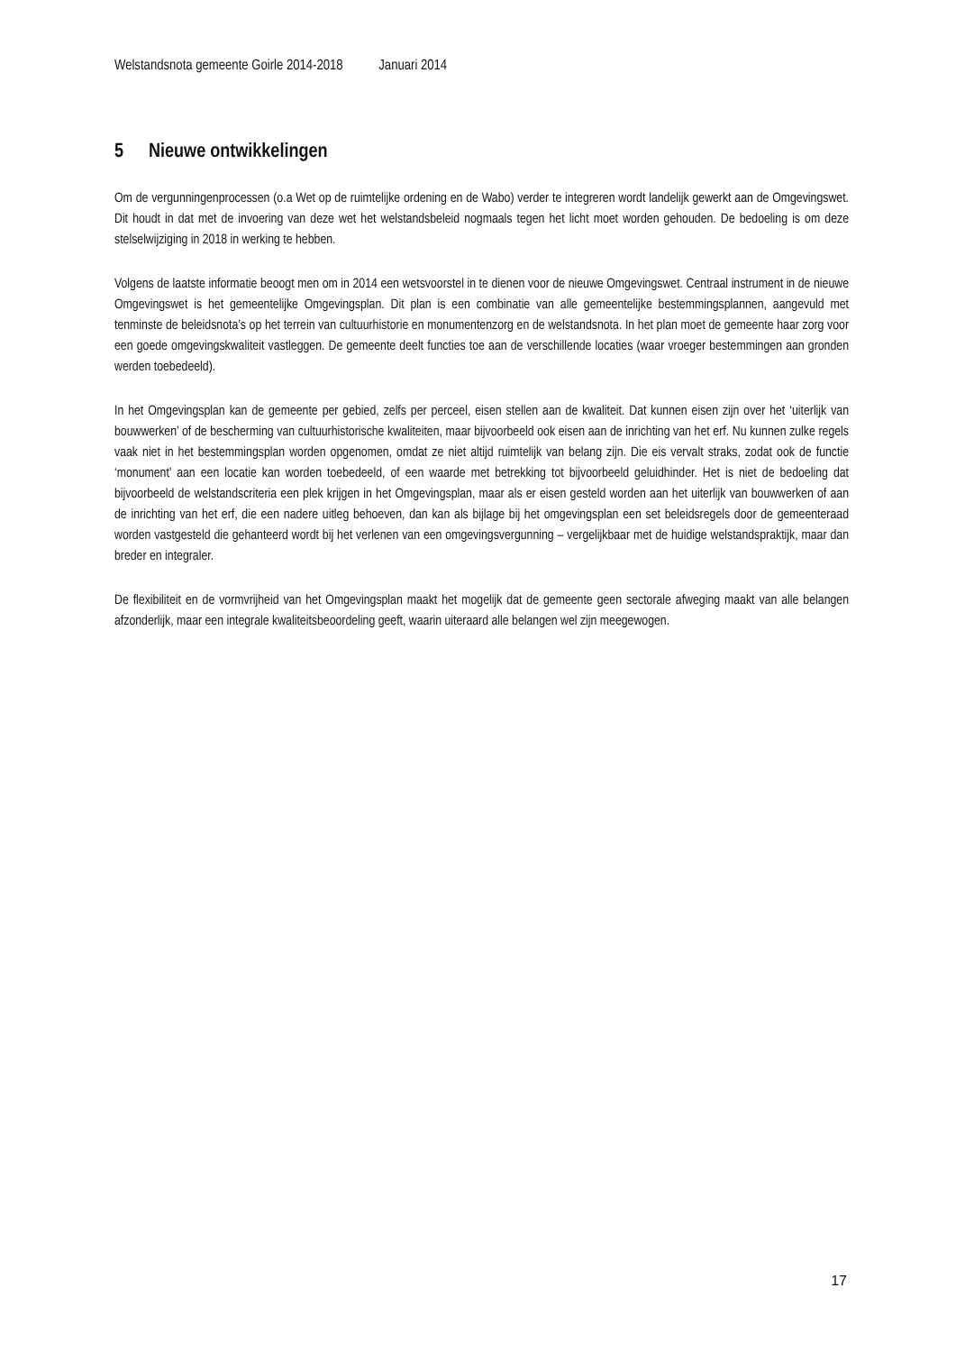Welstandsnota gemeente Goirle 2014-2018 Januari 2014
5 Nieuwe ontwikkelingen
Om de vergunningenprocessen (o.a Wet op de ruimtelijke ordening en de Wabo) verder te integreren wordt landelijk gewerkt aan de Omgevingswet. Dit houdt in dat met de invoering van deze wet het welstandsbeleid nogmaals tegen het licht moet worden gehouden. De bedoeling is om deze stelselwijziging in 2018 in werking te hebben.
Volgens de laatste informatie beoogt men om in 2014 een wetsvoorstel in te dienen voor de nieuwe Omgevingswet. Centraal instrument in de nieuwe Omgevingswet is het gemeentelijke Omgevingsplan. Dit plan is een combinatie van alle gemeentelijke bestemmingsplannen, aangevuld met tenminste de beleidsnota’s op het terrein van cultuurhistorie en monumentenzorg en de welstandsnota. In het plan moet de gemeente haar zorg voor een goede omgevingskwaliteit vastleggen. De gemeente deelt functies toe aan de verschillende locaties (waar vroeger bestemmingen aan gronden werden toebedeeld).
In het Omgevingsplan kan de gemeente per gebied, zelfs per perceel, eisen stellen aan de kwaliteit. Dat kunnen eisen zijn over het ‘uiterlijk van bouwwerken’ of de bescherming van cultuurhistorische kwaliteiten, maar bijvoorbeeld ook eisen aan de inrichting van het erf. Nu kunnen zulke regels vaak niet in het bestemmingsplan worden opgenomen, omdat ze niet altijd ruimtelijk van belang zijn. Die eis vervalt straks, zodat ook de functie ‘monument’ aan een locatie kan worden toebedeeld, of een waarde met betrekking tot bijvoorbeeld geluidhinder. Het is niet de bedoeling dat bijvoorbeeld de welstandscriteria een plek krijgen in het Omgevingsplan, maar als er eisen gesteld worden aan het uiterlijk van bouwwerken of aan de inrichting van het erf, die een nadere uitleg behoeven, dan kan als bijlage bij het omgevingsplan een set beleidsregels door de gemeenteraad worden vastgesteld die gehanteerd wordt bij het verlenen van een omgevingsvergunning – vergelijkbaar met de huidige welstandspraktijk, maar dan breder en integraler.
De flexibiliteit en de vormvrijheid van het Omgevingsplan maakt het mogelijk dat de gemeente geen sectorale afweging maakt van alle belangen afzonderlijk, maar een integrale kwaliteitsbeoordeling geeft, waarin uiteraard alle belangen wel zijn meegewogen.
17